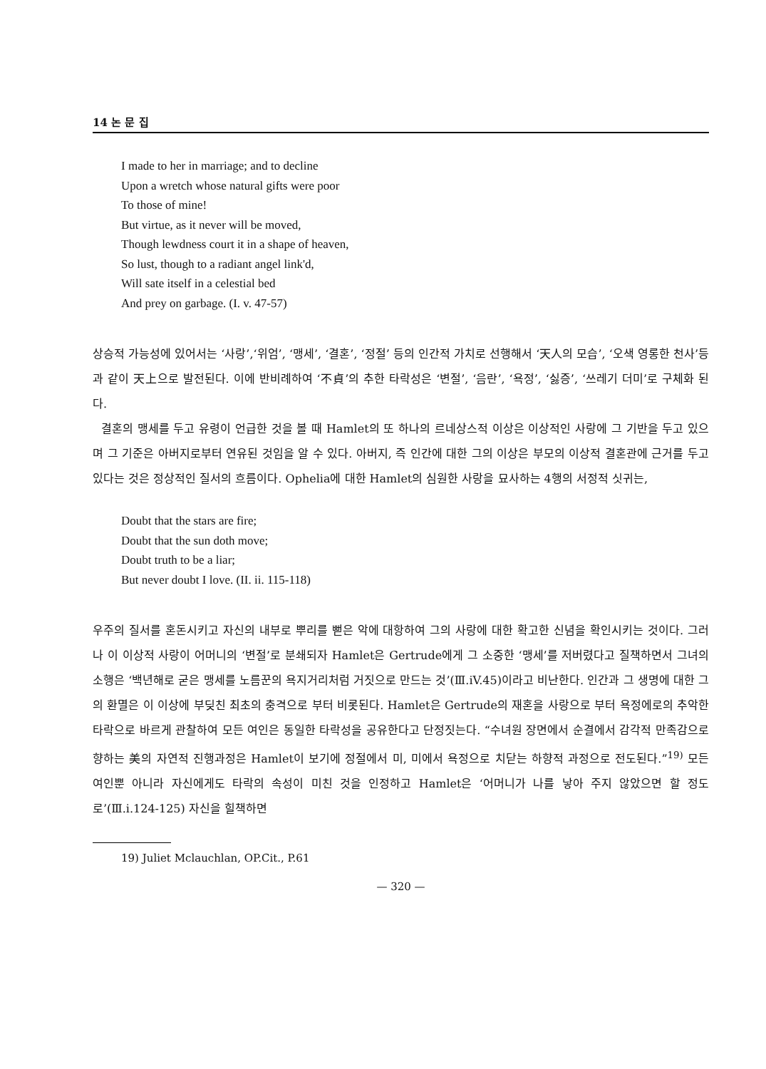14 논 문 집
I made to her in marriage; and to decline
Upon a wretch whose natural gifts were poor
To those of mine!
But virtue, as it never will be moved,
Though lewdness court it in a shape of heaven,
So lust, though to a radiant angel link'd,
Will sate itself in a celestial bed
And prey on garbage. (I. v. 47-57)
상승적 가능성에 있어서는 ‘사랑’,‘위엄’, ‘맹세’, ‘결혼’, ‘정절’ 등의 인간적 가치로 선행해서 ‘天人의 모습’, ‘오색 영롱한 천사’등과 같이 天上으로 발전된다. 이에 반비례하여 ‘不貞’의 추한 타락성은 ‘변절’, ‘음란’, ‘욕정’, ‘싫증’, ‘쓰레기 더미’로 구체화 된다.
결혼의 맹세를 두고 유령이 언급한 것을 볼 때 Hamlet의 또 하나의 르네상스적 이상은 이상적인 사랑에 그 기반을 두고 있으며 그 기준은 아버지로부터 연유된 것임을 알 수 있다. 아버지, 즉 인간에 대한 그의 이상은 부모의 이상적 결혼관에 근거를 두고 있다는 것은 정상적인 질서의 흐름이다. Ophelia에 대한 Hamlet의 심원한 사랑을 묘사하는 4행의 서정적 싯귀는,
Doubt that the stars are fire;
Doubt that the sun doth move;
Doubt truth to be a liar;
But never doubt I love. (II. ii. 115-118)
우주의 질서를 혼돈시키고 자신의 내부로 뿌리를 뻗은 악에 대항하여 그의 사랑에 대한 확고한 신념을 확인시키는 것이다. 그러나 이 이상적 사랑이 어머니의 ‘변절’로 분쇄되자 Hamlet은 Gertrude에게 그 소중한 ‘맹세’를 저버렸다고 질책하면서 그녀의 소행은 ‘백년해로 굳은 맹세를 노름꾼의 욕지거리처럼 거짓으로 만드는 것’(Ⅲ.iV.45)이라고 비난한다. 인간과 그 생명에 대한 그의 환멸은 이 이상에 부딪친 최초의 충격으로 부터 비롯된다. Hamlet은 Gertrude의 재혼을 사랑으로 부터 욕정에로의 추악한 타락으로 바르게 관찰하여 모든 여인은 동일한 타락성을 공유한다고 단정짓는다. “수녀원 장면에서 순결에서 감각적 만족감으로 향하는 美의 자연적 진행과정은 Hamlet이 보기에 정절에서 미, 미에서 욕정으로 치닫는 하향적 과정으로 전도된다.”<sup>19)</sup> 모든 여인뿐 아니라 자신에게도 타락의 속성이 미친 것을 인정하고 Hamlet은 ‘어머니가 나를 낳아 주지 않았으면 할 정도로’(Ⅲ.i.124-125) 자신을 힐책하면
19) Juliet Mclauchlan, OP.Cit., P.61
— 320 —